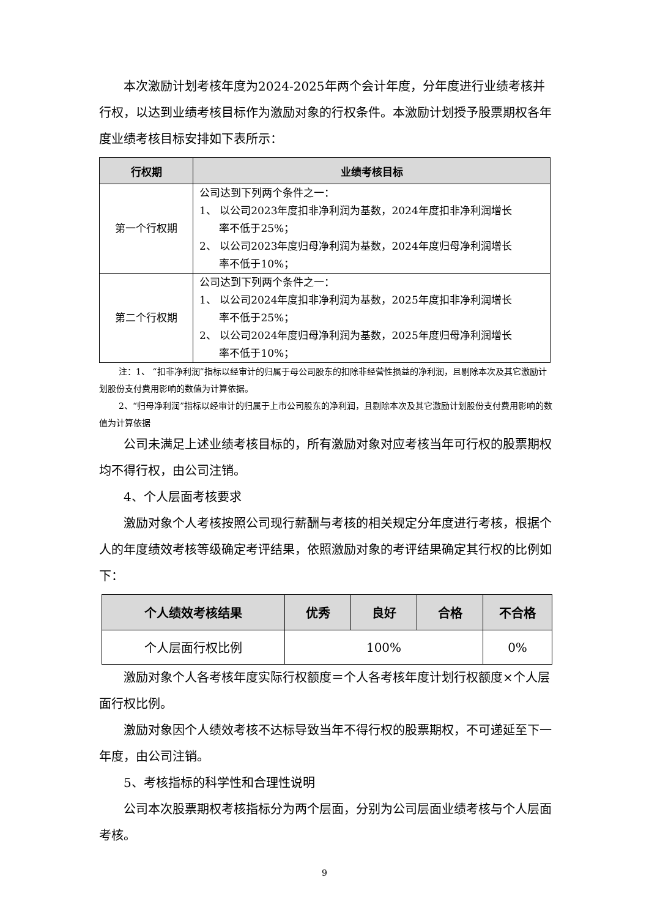本次激励计划考核年度为2024-2025年两个会计年度，分年度进行业绩考核并行权，以达到业绩考核目标作为激励对象的行权条件。本激励计划授予股票期权各年度业绩考核目标安排如下表所示：
| 行权期 | 业绩考核目标 |
| --- | --- |
| 第一个行权期 | 公司达到下列两个条件之一： 1、 以公司2023年度扣非净利润为基数，2024年度扣非净利润增长 率不低于25%； 2、 以公司2023年度归母净利润为基数，2024年度归母净利润增长 率不低于10%； |
| 第二个行权期 | 公司达到下列两个条件之一： 1、 以公司2024年度扣非净利润为基数，2025年度扣非净利润增长 率不低于25%； 2、 以公司2024年度归母净利润为基数，2025年度归母净利润增长 率不低于10%； |
注：1、 “扣非净利润”指标以经审计的归属于母公司股东的扣除非经营性损益的净利润，且剔除本次及其它激励计划股份支付费用影响的数值为计算依据。
2、“归母净利润”指标以经审计的归属于上市公司股东的净利润，且剔除本次及其它激励计划股份支付费用影响的数值为计算依据
公司未满足上述业绩考核目标的，所有激励对象对应考核当年可行权的股票期权均不得行权，由公司注销。
4、个人层面考核要求
激励对象个人考核按照公司现行薪酬与考核的相关规定分年度进行考核，根据个人的年度绩效考核等级确定考评结果，依照激励对象的考评结果确定其行权的比例如下：
| 个人绩效考核结果 | 优秀 | 良好 | 合格 | 不合格 |
| --- | --- | --- | --- | --- |
| 个人层面行权比例 | 100% | | | 0% |
激励对象个人各考核年度实际行权额度＝个人各考核年度计划行权额度×个人层面行权比例。
激励对象因个人绩效考核不达标导致当年不得行权的股票期权，不可递延至下一年度，由公司注销。
5、考核指标的科学性和合理性说明
公司本次股票期权考核指标分为两个层面，分别为公司层面业绩考核与个人层面考核。
9